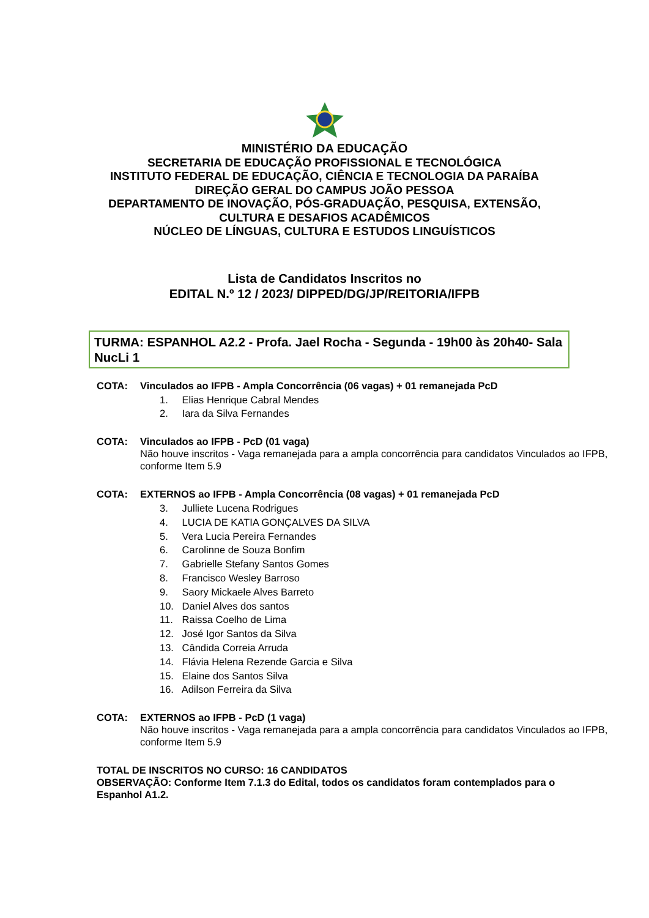MINISTÉRIO DA EDUCAÇÃO
SECRETARIA DE EDUCAÇÃO PROFISSIONAL E TECNOLÓGICA
INSTITUTO FEDERAL DE EDUCAÇÃO, CIÊNCIA E TECNOLOGIA DA PARAÍBA
DIREÇÃO GERAL DO CAMPUS JOÃO PESSOA
DEPARTAMENTO DE INOVAÇÃO, PÓS-GRADUAÇÃO, PESQUISA, EXTENSÃO,
CULTURA E DESAFIOS ACADÊMICOS
NÚCLEO DE LÍNGUAS, CULTURA E ESTUDOS LINGUÍSTICOS
Lista de Candidatos Inscritos no
EDITAL N.º 12 / 2023/ DIPPED/DG/JP/REITORIA/IFPB
TURMA: ESPANHOL A2.2 - Profa. Jael Rocha - Segunda - 19h00 às 20h40- Sala NucLi 1
COTA: Vinculados ao IFPB - Ampla Concorrência (06 vagas) + 01 remanejada PcD
1. Elias Henrique Cabral Mendes
2. Iara da Silva Fernandes
COTA: Vinculados ao IFPB - PcD (01 vaga)
Não houve inscritos - Vaga remanejada para a ampla concorrência para candidatos Vinculados ao IFPB, conforme Item 5.9
COTA: EXTERNOS ao IFPB - Ampla Concorrência (08 vagas) + 01 remanejada PcD
3. Julliete Lucena Rodrigues
4. LUCIA DE KATIA GONÇALVES DA SILVA
5. Vera Lucia Pereira Fernandes
6. Carolinne de Souza Bonfim
7. Gabrielle Stefany Santos Gomes
8. Francisco Wesley Barroso
9. Saory Mickaele Alves Barreto
10. Daniel Alves dos santos
11. Raissa Coelho de Lima
12. José Igor Santos da Silva
13. Cândida Correia Arruda
14. Flávia Helena Rezende Garcia e Silva
15. Elaine dos Santos Silva
16. Adilson Ferreira da Silva
COTA: EXTERNOS ao IFPB - PcD (1 vaga)
Não houve inscritos - Vaga remanejada para a ampla concorrência para candidatos Vinculados ao IFPB, conforme Item 5.9
TOTAL DE INSCRITOS NO CURSO: 16 CANDIDATOS
OBSERVAÇÃO: Conforme Item 7.1.3 do Edital, todos os candidatos foram contemplados para o Espanhol A1.2.